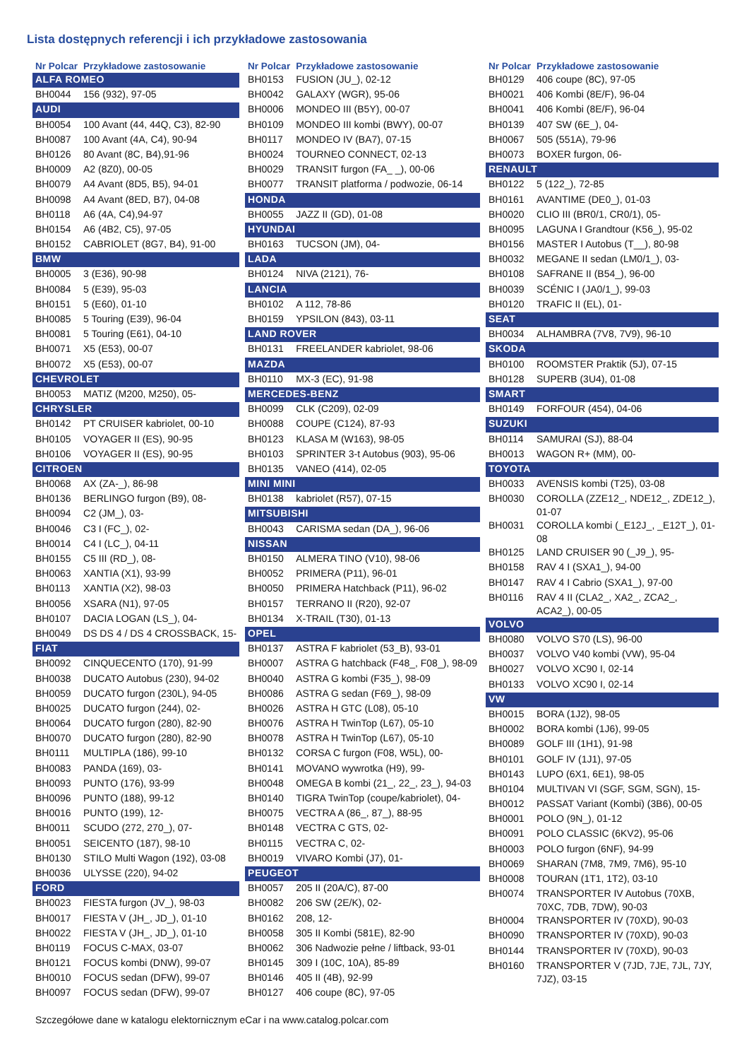Lista dostępnych referencji i ich przykładowe zastosowania
| Nr Polcar | Przykładowe zastosowanie |
| --- | --- |
| ALFA ROMEO | |
| BH0044 | 156 (932), 97-05 |
| AUDI | |
| BH0054 | 100 Avant (44, 44Q, C3), 82-90 |
| BH0087 | 100 Avant (4A, C4), 90-94 |
| BH0126 | 80 Avant (8C, B4),91-96 |
| BH0009 | A2 (8Z0), 00-05 |
| BH0079 | A4 Avant (8D5, B5), 94-01 |
| BH0098 | A4 Avant (8ED, B7), 04-08 |
| BH0118 | A6 (4A, C4),94-97 |
| BH0154 | A6 (4B2, C5), 97-05 |
| BH0152 | CABRIOLET (8G7, B4), 91-00 |
| BMW | |
| BH0005 | 3 (E36), 90-98 |
| BH0084 | 5 (E39), 95-03 |
| BH0151 | 5 (E60), 01-10 |
| BH0085 | 5 Touring (E39), 96-04 |
| BH0081 | 5 Touring (E61), 04-10 |
| BH0071 | X5 (E53), 00-07 |
| BH0072 | X5 (E53), 00-07 |
| CHEVROLET | |
| BH0053 | MATIZ (M200, M250), 05- |
| CHRYSLER | |
| BH0142 | PT CRUISER kabriolet, 00-10 |
| BH0105 | VOYAGER II (ES), 90-95 |
| BH0106 | VOYAGER II (ES), 90-95 |
| CITROEN | |
| BH0068 | AX (ZA-_), 86-98 |
| BH0136 | BERLINGO furgon (B9), 08- |
| BH0094 | C2 (JM_), 03- |
| BH0046 | C3 I (FC_), 02- |
| BH0014 | C4 I (LC_), 04-11 |
| BH0155 | C5 III (RD_), 08- |
| BH0063 | XANTIA (X1), 93-99 |
| BH0113 | XANTIA (X2), 98-03 |
| BH0056 | XSARA (N1), 97-05 |
| BH0107 | DACIA LOGAN (LS_), 04- |
| BH0049 | DS DS 4 / DS 4 CROSSBACK, 15- |
| FIAT | |
| BH0092 | CINQUECENTO (170), 91-99 |
| BH0038 | DUCATO Autobus (230), 94-02 |
| BH0059 | DUCATO furgon (230L), 94-05 |
| BH0025 | DUCATO furgon (244), 02- |
| BH0064 | DUCATO furgon (280), 82-90 |
| BH0070 | DUCATO furgon (280), 82-90 |
| BH0111 | MULTIPLA (186), 99-10 |
| BH0083 | PANDA (169), 03- |
| BH0093 | PUNTO (176), 93-99 |
| BH0096 | PUNTO (188), 99-12 |
| BH0016 | PUNTO (199), 12- |
| BH0011 | SCUDO (272, 270_), 07- |
| BH0051 | SEICENTO (187), 98-10 |
| BH0130 | STILO Multi Wagon (192), 03-08 |
| BH0036 | ULYSSE (220), 94-02 |
| FORD | |
| BH0023 | FIESTA furgon (JV_), 98-03 |
| BH0017 | FIESTA V (JH_, JD_), 01-10 |
| BH0022 | FIESTA V (JH_, JD_), 01-10 |
| BH0119 | FOCUS C-MAX, 03-07 |
| BH0121 | FOCUS kombi (DNW), 99-07 |
| BH0010 | FOCUS sedan (DFW), 99-07 |
| BH0097 | FOCUS sedan (DFW), 99-07 |
| Nr Polcar | Przykładowe zastosowanie |
| --- | --- |
| BH0153 | FUSION (JU_), 02-12 |
| BH0042 | GALAXY (WGR), 95-06 |
| BH0006 | MONDEO III (B5Y), 00-07 |
| BH0109 | MONDEO III kombi (BWY), 00-07 |
| BH0117 | MONDEO IV (BA7), 07-15 |
| BH0024 | TOURNEO CONNECT, 02-13 |
| BH0029 | TRANSIT furgon (FA_ _), 00-06 |
| BH0077 | TRANSIT platforma / podwozie, 06-14 |
| HONDA | |
| BH0055 | JAZZ II (GD), 01-08 |
| HYUNDAI | |
| BH0163 | TUCSON (JM), 04- |
| LADA | |
| BH0124 | NIVA (2121), 76- |
| LANCIA | |
| BH0102 | A 112, 78-86 |
| BH0159 | YPSILON (843), 03-11 |
| LAND ROVER | |
| BH0131 | FREELANDER kabriolet, 98-06 |
| MAZDA | |
| BH0110 | MX-3 (EC), 91-98 |
| MERCEDES-BENZ | |
| BH0099 | CLK (C209), 02-09 |
| BH0088 | COUPE (C124), 87-93 |
| BH0123 | KLASA M (W163), 98-05 |
| BH0103 | SPRINTER 3-t Autobus (903), 95-06 |
| BH0135 | VANEO (414), 02-05 |
| MINI MINI | |
| BH0138 | kabriolet (R57), 07-15 |
| MITSUBISHI | |
| BH0043 | CARISMA sedan (DA_), 96-06 |
| NISSAN | |
| BH0150 | ALMERA TINO (V10), 98-06 |
| BH0052 | PRIMERA (P11), 96-01 |
| BH0050 | PRIMERA Hatchback (P11), 96-02 |
| BH0157 | TERRANO II (R20), 92-07 |
| BH0134 | X-TRAIL (T30), 01-13 |
| OPEL | |
| BH0137 | ASTRA F kabriolet (53_B), 93-01 |
| BH0007 | ASTRA G hatchback (F48_, F08_), 98-09 |
| BH0040 | ASTRA G kombi (F35_), 98-09 |
| BH0086 | ASTRA G sedan (F69_), 98-09 |
| BH0026 | ASTRA H GTC (L08), 05-10 |
| BH0076 | ASTRA H TwinTop (L67), 05-10 |
| BH0078 | ASTRA H TwinTop (L67), 05-10 |
| BH0132 | CORSA C furgon (F08, W5L), 00- |
| BH0141 | MOVANO wywrotka (H9), 99- |
| BH0048 | OMEGA B kombi (21_, 22_, 23_), 94-03 |
| BH0140 | TIGRA TwinTop (coupe/kabriolet), 04- |
| BH0075 | VECTRA A (86_, 87_), 88-95 |
| BH0148 | VECTRA C GTS, 02- |
| BH0115 | VECTRA C, 02- |
| BH0019 | VIVARO Kombi (J7), 01- |
| PEUGEOT | |
| BH0057 | 205 II (20A/C), 87-00 |
| BH0082 | 206 SW (2E/K), 02- |
| BH0162 | 208, 12- |
| BH0058 | 305 II Kombi (581E), 82-90 |
| BH0062 | 306 Nadwozie pełne / liftback, 93-01 |
| BH0145 | 309 I (10C, 10A), 85-89 |
| BH0146 | 405 II (4B), 92-99 |
| BH0127 | 406 coupe (8C), 97-05 |
| Nr Polcar | Przykładowe zastosowanie |
| --- | --- |
| BH0129 | 406 coupe (8C), 97-05 |
| BH0021 | 406 Kombi (8E/F), 96-04 |
| BH0041 | 406 Kombi (8E/F), 96-04 |
| BH0139 | 407 SW (6E_), 04- |
| BH0067 | 505 (551A), 79-96 |
| BH0073 | BOXER furgon, 06- |
| RENAULT | |
| BH0122 | 5 (122_), 72-85 |
| BH0161 | AVANTIME (DE0_), 01-03 |
| BH0020 | CLIO III (BR0/1, CR0/1), 05- |
| BH0095 | LAGUNA I Grandtour (K56_), 95-02 |
| BH0156 | MASTER I Autobus (T__), 80-98 |
| BH0032 | MEGANE II sedan (LM0/1_), 03- |
| BH0108 | SAFRANE II (B54_), 96-00 |
| BH0039 | SCÉNIC I (JA0/1_), 99-03 |
| BH0120 | TRAFIC II (EL), 01- |
| SEAT | |
| BH0034 | ALHAMBRA (7V8, 7V9), 96-10 |
| SKODA | |
| BH0100 | ROOMSTER Praktik (5J), 07-15 |
| BH0128 | SUPERB (3U4), 01-08 |
| SMART | |
| BH0149 | FORFOUR (454), 04-06 |
| SUZUKI | |
| BH0114 | SAMURAI (SJ), 88-04 |
| BH0013 | WAGON R+ (MM), 00- |
| TOYOTA | |
| BH0033 | AVENSIS kombi (T25), 03-08 |
| BH0030 | COROLLA (ZZE12_, NDE12_, ZDE12_), 01-07 |
| BH0031 | COROLLA kombi (_E12J_, _E12T_), 01-08 |
| BH0125 | LAND CRUISER 90 (_J9_), 95- |
| BH0158 | RAV 4 I (SXA1_), 94-00 |
| BH0147 | RAV 4 I Cabrio (SXA1_), 97-00 |
| BH0116 | RAV 4 II (CLA2_, XA2_, ZCA2_, ACA2_), 00-05 |
| VOLVO | |
| BH0080 | VOLVO S70 (LS), 96-00 |
| BH0037 | VOLVO V40 kombi (VW), 95-04 |
| BH0027 | VOLVO XC90 I, 02-14 |
| BH0133 | VOLVO XC90 I, 02-14 |
| VW | |
| BH0015 | BORA (1J2), 98-05 |
| BH0002 | BORA kombi (1J6), 99-05 |
| BH0089 | GOLF III (1H1), 91-98 |
| BH0101 | GOLF IV (1J1), 97-05 |
| BH0143 | LUPO (6X1, 6E1), 98-05 |
| BH0104 | MULTIVAN VI (SGF, SGM, SGN), 15- |
| BH0012 | PASSAT Variant (Kombi) (3B6), 00-05 |
| BH0001 | POLO (9N_), 01-12 |
| BH0091 | POLO CLASSIC (6KV2), 95-06 |
| BH0003 | POLO furgon (6NF), 94-99 |
| BH0069 | SHARAN (7M8, 7M9, 7M6), 95-10 |
| BH0008 | TOURAN (1T1, 1T2), 03-10 |
| BH0074 | TRANSPORTER IV Autobus (70XB, 70XC, 7DB, 7DW), 90-03 |
| BH0004 | TRANSPORTER IV (70XD), 90-03 |
| BH0090 | TRANSPORTER IV (70XD), 90-03 |
| BH0144 | TRANSPORTER IV (70XD), 90-03 |
| BH0160 | TRANSPORTER V (7JD, 7JE, 7JL, 7JY, 7JZ), 03-15 |
Szczegółowe dane w katalogu elektornicznym eCar i na www.catalog.polcar.com